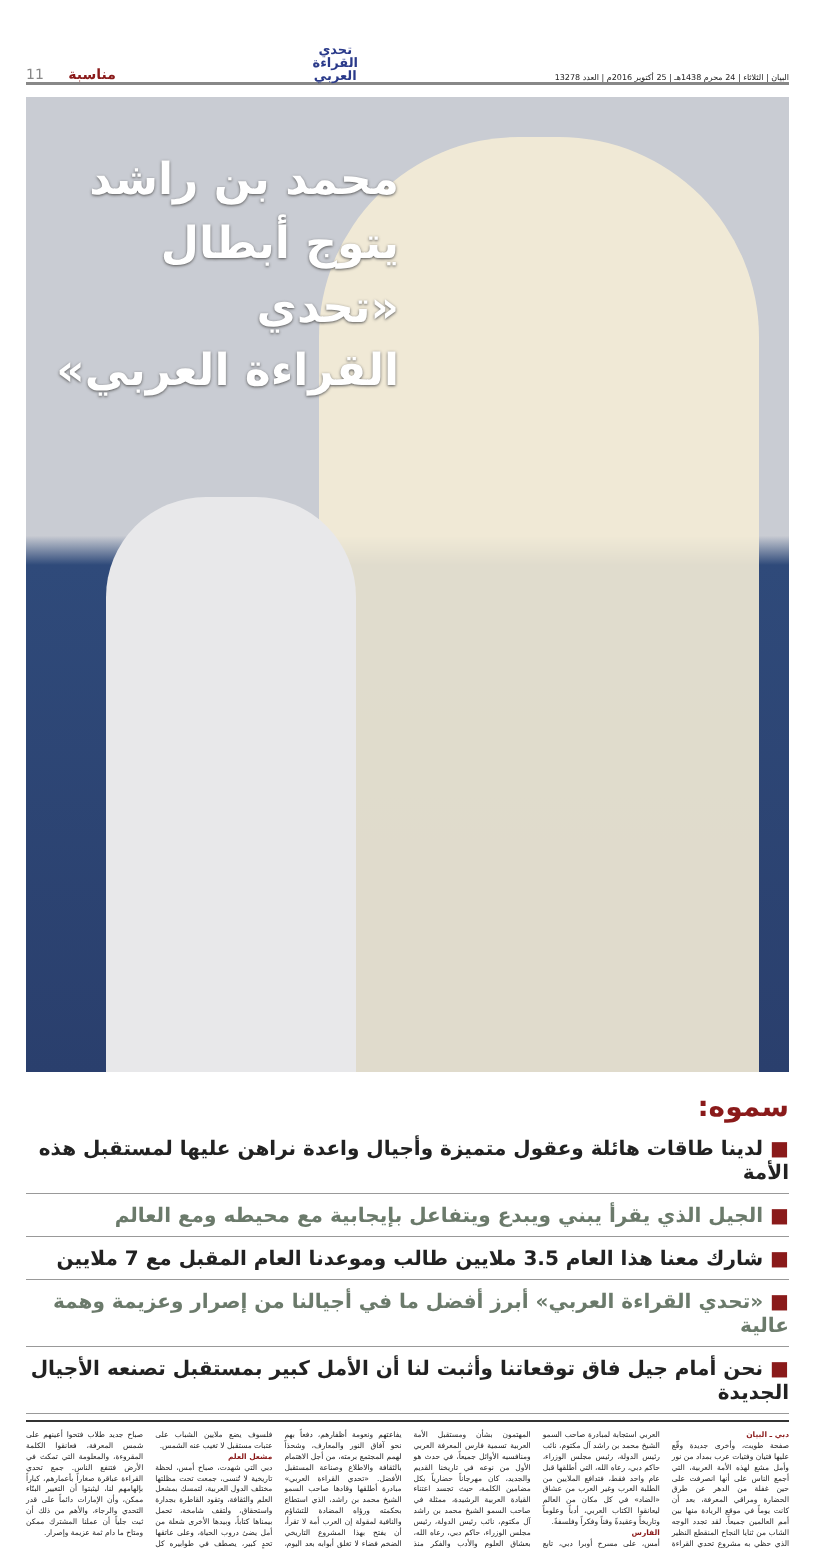البيان | الثلاثاء | 24 محرم 1438هـ | 25 أكتوبر 2016م | العدد 13278
تحدي
القراءة
العربي
مناسبة 11
محمد بن راشد
يتوج أبطال «تحدي
القراءة العربي»
سموه:
■ لدينا طاقات هائلة وعقول متميزة وأجيال واعدة نراهن عليها لمستقبل هذه الأمة
■ الجيل الذي يقرأ يبني ويبدع ويتفاعل بإيجابية مع محيطه ومع العالم
■ شارك معنا هذا العام 3.5 ملايين طالب وموعدنا العام المقبل مع 7 ملايين
■ «تحدي القراءة العربي» أبرز أفضل ما في أجيالنا من إصرار وعزيمة وهمة عالية
■ نحن أمام جيل فاق توقعاتنا وأثبت لنا أن الأمل كبير بمستقبل تصنعه الأجيال الجديدة
دبي ـ البيان
صفحة طويت، وأخرى جديدة وقّع عليها فتيان وفتيات عرب بمداد من نور وأمل مشع لهذه الأمة العربية، التي أجمع الناس على أنها انصرفت على حين غفلة من الدهر عن طرق الحضارة ومراقي المعرفة، بعد أن كانت يوماً في موقع الريادة منها بين أمم العالمين جميعاً. لقد تجدد الوجه الشاب من ثنايا النجاح المنقطع النظير الذي حظي به مشروع تحدي القراءة العربي استجابة لمبادرة صاحب السمو الشيخ محمد بن راشد آل مكتوم، نائب رئيس الدولة، رئيس مجلس الوزراء، حاكم دبي، رعاه الله، التي أطلقها قبل عام واحد فقط، فتدافع الملايين من الطلبة العرب وغير العرب من عشاق «الضاد» في كل مكان من العالم ليعانقوا الكتاب العربي، أدباً وعلوماً وتاريخاً وعقيدةً وفناً وفكراً وفلسفةً.
الفارس
أمس، على مسرح أوبرا دبي، تابع المهتمون بشأن ومستقبل الأمة العربية تسمية فارس المعرفة العربي ومنافسيه الأوائل جميعاً، في حدث هو الأول من نوعه في تاريخنا القديم والجديد، كان مهرجاناً حضارياً بكل مضامين الكلمة، حيث تجسد اعتناء القيادة العربية الرشيدة، ممثلة في صاحب السمو الشيخ محمد بن راشد آل مكتوم، نائب رئيس الدولة، رئيس مجلس الوزراء، حاكم دبي، رعاه الله، بعشاق العلوم والأدب والفكر منذ يفاعتهم ونعومة أظفارهم، دفعاً بهم نحو آفاق النور والمعارف، وشحذاً لهمم المجتمع برمته، من أجل الاهتمام بالثقافة والاطلاع وصناعة المستقبل الأفضل. «تحدي القراءة العربي» مبادرة أطلقها وقادها صاحب السمو الشيخ محمد بن راشد، الذي استطاع بحكمته ورؤاه المضادة للتشاؤم والنافية لمقولة إن العرب أمة لا تقرأ، أن يفتح بهذا المشروع التاريخي الضخم فضاء لا تغلق أبوابه بعد اليوم، فلسوف يضع ملايين الشباب على عتبات مستقبل لا تغيب عنه الشمس.
مشعل العلم
دبي التي شهدت، صباح أمس، لحظة تاريخية لا تُنسى، جمعت تحت مظلتها مختلف الدول العربية، لتمسك بمشعل العلم والثقافة، وتقود القاطرة بجدارة واستحقاق، ولتقف شامخة، تحمل بيمناها كتاباً، وبيدها الأخرى شعلة من أمل يضئ دروب الحياة، وعلى عاتقها تحدٍ كبير، يصطف في طوابيره كل صباح جديد طلاب فتحوا أعينهم على شمس المعرفة، فعانقوا الكلمة المقروءة، والمعلومة التي تمكث في الأرض فتنفع الناس. جمع تحدي القراءة عباقرة صغاراً بأعمارهم، كباراً بإلهامهم لنا، ليثبتوا أن التغيير البنّاء ممكن، وأن الإمارات دائماً على قدر التحدي والرجاء، والأهم من ذلك أن ثبت جلياً أن عملنا المشترك ممكن ومتاح ما دام ثمة عزيمة وإصرار.